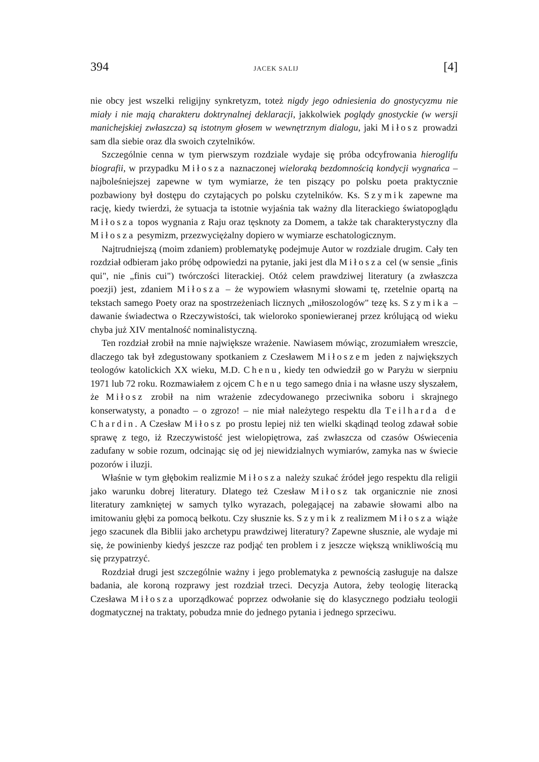394 JACEK SALIJ [4]
nie obcy jest wszelki religijny synkretyzm, toteż nigdy jego odniesienia do gnostycyzmu nie miały i nie mają charakteru doktrynalnej deklaracji, jakkolwiek poglądy gnostyckie (w wersji manichejskiej zwłaszcza) są istotnym głosem w wewnętrznym dialogu, jaki Miłosz prowadzi sam dla siebie oraz dla swoich czytelników.
Szczególnie cenna w tym pierwszym rozdziale wydaje się próba odcyfrowania hieroglifu biografii, w przypadku Miłosza naznaczonej wieloraką bezdomnością kondycji wygnańca – najboleśniejszej zapewne w tym wymiarze, że ten piszący po polsku poeta praktycznie pozbawiony był dostępu do czytających po polsku czytelników. Ks. Szymik zapewne ma rację, kiedy twierdzi, że sytuacja ta istotnie wyjaśnia tak ważny dla literackiego światopoglądu Miłosza topos wygnania z Raju oraz tęsknoty za Domem, a także tak charakterystyczny dla Miłosza pesymizm, przezwyciężalny dopiero w wymiarze eschatologicznym.
Najtrudniejszą (moim zdaniem) problematykę podejmuje Autor w rozdziale drugim. Cały ten rozdział odbieram jako próbę odpowiedzi na pytanie, jaki jest dla Miłosza cel (w sensie „finis qui", nie „finis cui") twórczości literackiej. Otóż celem prawdziwej literatury (a zwłaszcza poezji) jest, zdaniem Miłosza – że wypowiem własnymi słowami tę, rzetelnie opartą na tekstach samego Poety oraz na spostrzeżeniach licznych „miłoszologów" tezę ks. Szymika – dawanie świadectwa o Rzeczywistości, tak wieloroko sponiewieranej przez królującą od wieku chyba już XIV mentalność nominalistyczną.
Ten rozdział zrobił na mnie największe wrażenie. Nawiasem mówiąc, zrozumiałem wreszcie, dlaczego tak był zdegustowany spotkaniem z Czesławem Miłoszem jeden z największych teologów katolickich XX wieku, M.D. Chenu, kiedy ten odwiedził go w Paryżu w sierpniu 1971 lub 72 roku. Rozmawiałem z ojcem Chenu tego samego dnia i na własne uszy słyszałem, że Miłosz zrobił na nim wrażenie zdecydowanego przeciwnika soboru i skrajnego konserwatysty, a ponadto – o zgrozo! – nie miał należytego respektu dla Teilharda de Chardin. A Czesław Miłosz po prostu lepiej niż ten wielki skądinąd teolog zdawał sobie sprawę z tego, iż Rzeczywistość jest wielopiętrowa, zaś zwłaszcza od czasów Oświecenia zadufany w sobie rozum, odcinając się od jej niewidzialnych wymiarów, zamyka nas w świecie pozorów i iluzji.
Właśnie w tym głębokim realizmie Miłosza należy szukać źródeł jego respektu dla religii jako warunku dobrej literatury. Dlatego też Czesław Miłosz tak organicznie nie znosi literatury zamkniętej w samych tylko wyrazach, polegającej na zabawie słowami albo na imitowaniu głębi za pomocą bełkotu. Czy słusznie ks. Szymik z realizmem Miłosza wiąże jego szacunek dla Biblii jako archetypu prawdziwej literatury? Zapewne słusznie, ale wydaje mi się, że powinienby kiedyś jeszcze raz podjąć ten problem i z jeszcze większą wnikliwością mu się przypatrzyć.
Rozdział drugi jest szczególnie ważny i jego problematyka z pewnością zasługuje na dalsze badania, ale koroną rozprawy jest rozdział trzeci. Decyzja Autora, żeby teologię literacką Czesława Miłosza uporządkować poprzez odwołanie się do klasycznego podziału teologii dogmatycznej na traktaty, pobudza mnie do jednego pytania i jednego sprzeciwu.